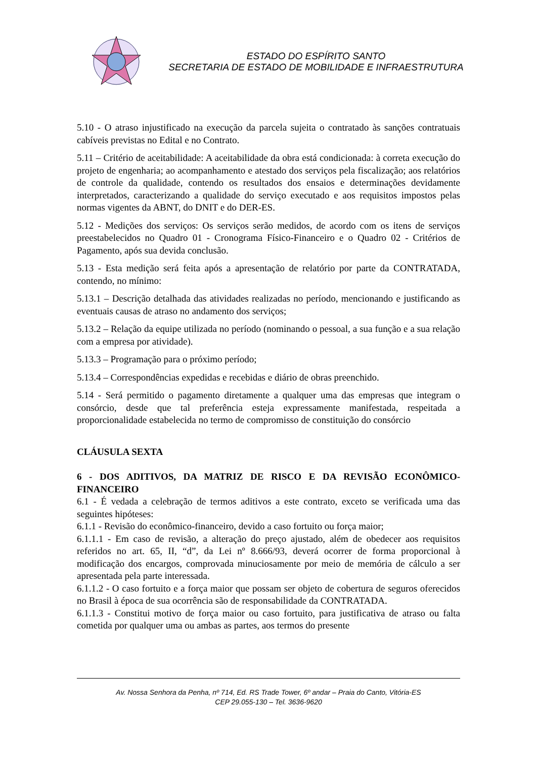ESTADO DO ESPÍRITO SANTO
SECRETARIA DE ESTADO DE MOBILIDADE E INFRAESTRUTURA
5.10 - O atraso injustificado na execução da parcela sujeita o contratado às sanções contratuais cabíveis previstas no Edital e no Contrato.
5.11 – Critério de aceitabilidade: A aceitabilidade da obra está condicionada: à correta execução do projeto de engenharia; ao acompanhamento e atestado dos serviços pela fiscalização; aos relatórios de controle da qualidade, contendo os resultados dos ensaios e determinações devidamente interpretados, caracterizando a qualidade do serviço executado e aos requisitos impostos pelas normas vigentes da ABNT, do DNIT e do DER-ES.
5.12 - Medições dos serviços: Os serviços serão medidos, de acordo com os itens de serviços preestabelecidos no Quadro 01 - Cronograma Físico-Financeiro e o Quadro 02 - Critérios de Pagamento, após sua devida conclusão.
5.13 - Esta medição será feita após a apresentação de relatório por parte da CONTRATADA, contendo, no mínimo:
5.13.1 – Descrição detalhada das atividades realizadas no período, mencionando e justificando as eventuais causas de atraso no andamento dos serviços;
5.13.2 – Relação da equipe utilizada no período (nominando o pessoal, a sua função e a sua relação com a empresa por atividade).
5.13.3 – Programação para o próximo período;
5.13.4 – Correspondências expedidas e recebidas e diário de obras preenchido.
5.14 - Será permitido o pagamento diretamente a qualquer uma das empresas que integram o consórcio, desde que tal preferência esteja expressamente manifestada, respeitada a proporcionalidade estabelecida no termo de compromisso de constituição do consórcio
CLÁUSULA SEXTA
6 - DOS ADITIVOS, DA MATRIZ DE RISCO E DA REVISÃO ECONÔMICO-FINANCEIRO
6.1 - É vedada a celebração de termos aditivos a este contrato, exceto se verificada uma das seguintes hipóteses:
6.1.1 - Revisão do econômico-financeiro, devido a caso fortuito ou força maior;
6.1.1.1 - Em caso de revisão, a alteração do preço ajustado, além de obedecer aos requisitos referidos no art. 65, II, “d”, da Lei nº 8.666/93, deverá ocorrer de forma proporcional à modificação dos encargos, comprovada minuciosamente por meio de memória de cálculo a ser apresentada pela parte interessada.
6.1.1.2 - O caso fortuito e a força maior que possam ser objeto de cobertura de seguros oferecidos no Brasil à época de sua ocorrência são de responsabilidade da CONTRATADA.
6.1.1.3 - Constitui motivo de força maior ou caso fortuito, para justificativa de atraso ou falta cometida por qualquer uma ou ambas as partes, aos termos do presente
Av. Nossa Senhora da Penha, nº 714, Ed. RS Trade Tower, 6º andar – Praia do Canto, Vitória-ES
CEP 29.055-130 – Tel. 3636-9620